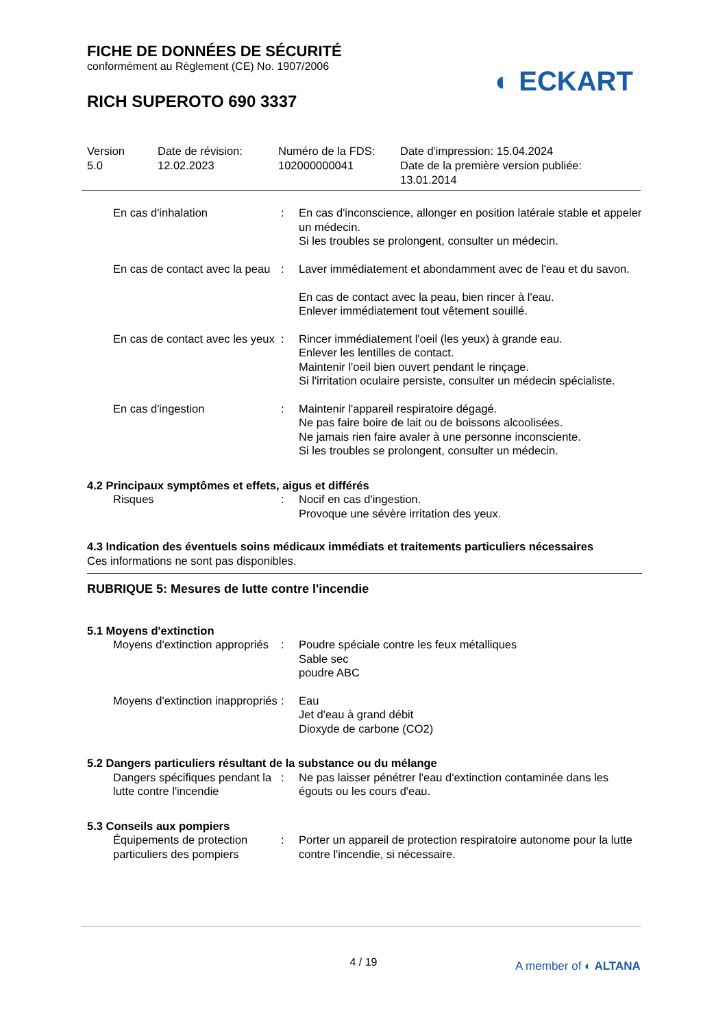FICHE DE DONNÉES DE SÉCURITÉ
conformément au Règlement (CE) No. 1907/2006
RICH SUPEROTO 690 3337
◐ ECKART
Version
5.0
Date de révision:
12.02.2023
Numéro de la FDS:
102000000041
Date d'impression: 15.04.2024
Date de la première version publiée:
13.01.2014
En cas d'inhalation : En cas d'inconscience, allonger en position latérale stable et appeler un médecin.
Si les troubles se prolongent, consulter un médecin.
En cas de contact avec la peau
: Laver immédiatement et abondamment avec de l'eau et du savon.
En cas de contact avec la peau, bien rincer à l'eau.
Enlever immédiatement tout vêtement souillé.
En cas de contact avec les yeux
: Rincer immédiatement l'oeil (les yeux) à grande eau.
Enlever les lentilles de contact.
Maintenir l'oeil bien ouvert pendant le rinçage.
Si l'irritation oculaire persiste, consulter un médecin spécialiste.
En cas d'ingestion : Maintenir l'appareil respiratoire dégagé.
Ne pas faire boire de lait ou de boissons alcoolisées.
Ne jamais rien faire avaler à une personne inconsciente.
Si les troubles se prolongent, consulter un médecin.
4.2 Principaux symptômes et effets, aigus et différés
Risques : Nocif en cas d'ingestion.
Provoque une sévère irritation des yeux.
4.3 Indication des éventuels soins médicaux immédiats et traitements particuliers nécessaires
Ces informations ne sont pas disponibles.
RUBRIQUE 5: Mesures de lutte contre l'incendie
5.1 Moyens d'extinction
Moyens d'extinction appropriés
: Poudre spéciale contre les feux métalliques
Sable sec
poudre ABC
Moyens d'extinction inappropriés
: Eau
Jet d'eau à grand débit
Dioxyde de carbone (CO2)
5.2 Dangers particuliers résultant de la substance ou du mélange
Dangers spécifiques pendant la lutte contre l'incendie
: Ne pas laisser pénétrer l'eau d'extinction contaminée dans les égouts ou les cours d'eau.
5.3 Conseils aux pompiers
Équipements de protection particuliers des pompiers
: Porter un appareil de protection respiratoire autonome pour la lutte contre l'incendie, si nécessaire.
4 / 19 A member of ◐ ALTANA